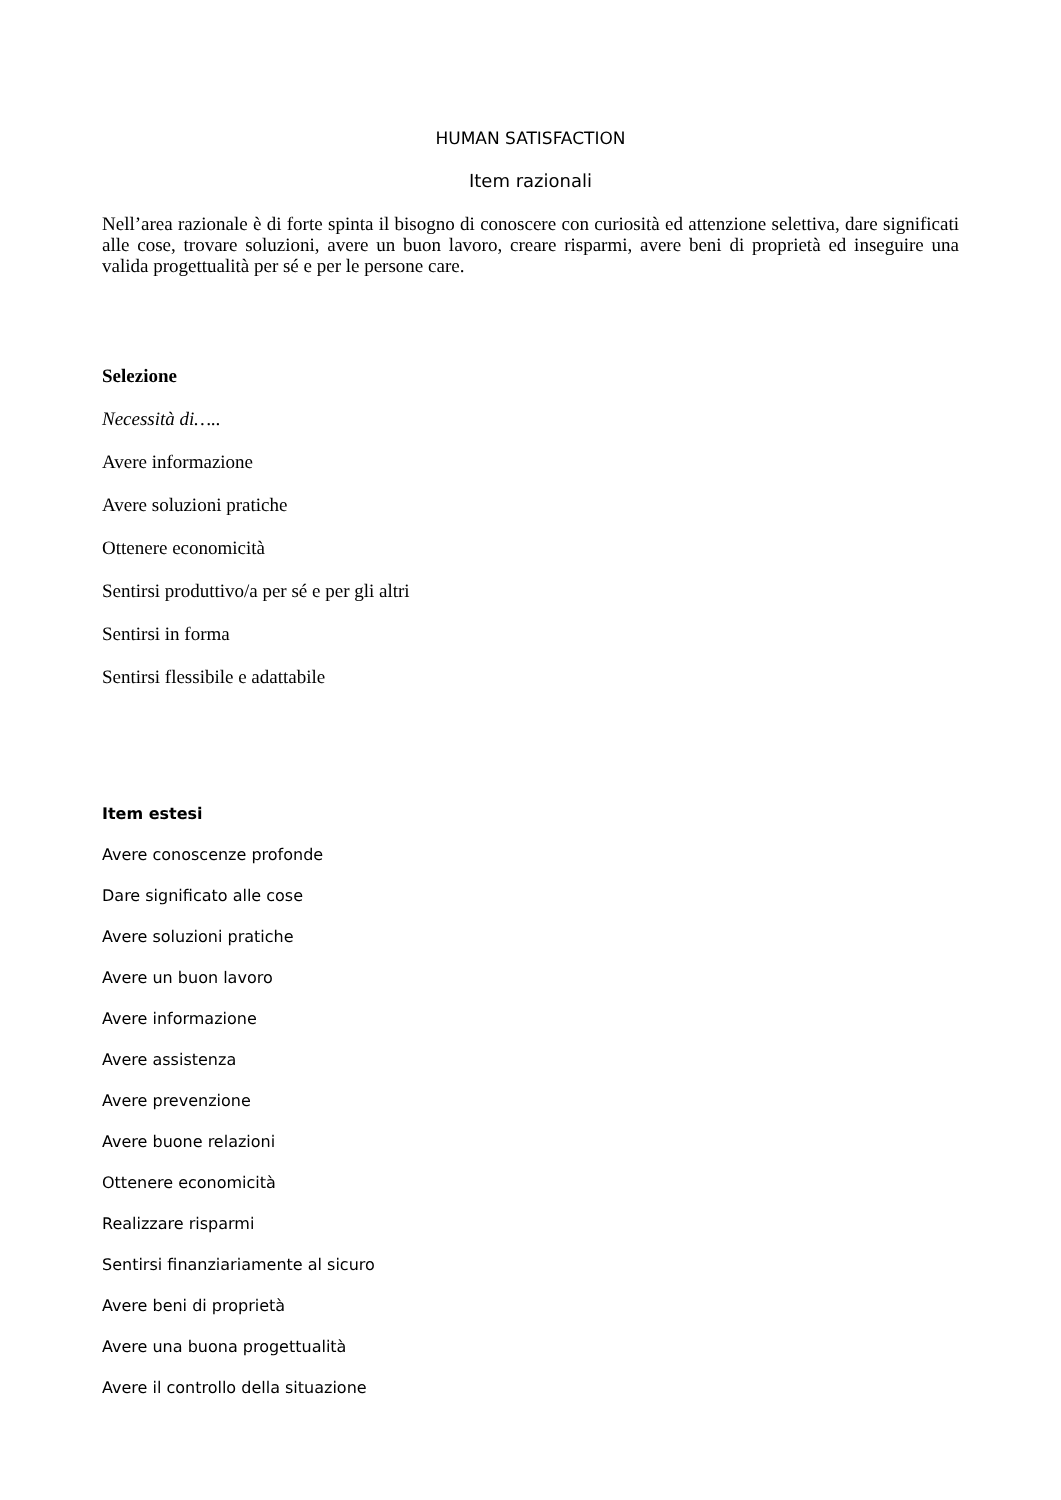HUMAN SATISFACTION
Item razionali
Nell’area razionale è di forte spinta il bisogno di conoscere con curiosità ed attenzione selettiva, dare significati alle cose, trovare soluzioni, avere un buon lavoro, creare risparmi, avere beni di proprietà ed inseguire una valida progettualità per sé e per le persone care.
Selezione
Necessità di…..
Avere informazione
Avere soluzioni pratiche
Ottenere economicità
Sentirsi produttivo/a per sé e per gli altri
Sentirsi in forma
Sentirsi flessibile e adattabile
Item estesi
Avere conoscenze profonde
Dare significato alle cose
Avere soluzioni pratiche
Avere un buon lavoro
Avere informazione
Avere assistenza
Avere prevenzione
Avere buone relazioni
Ottenere economicità
Realizzare risparmi
Sentirsi finanziariamente al sicuro
Avere beni di proprietà
Avere una buona progettualità
Avere il controllo della situazione